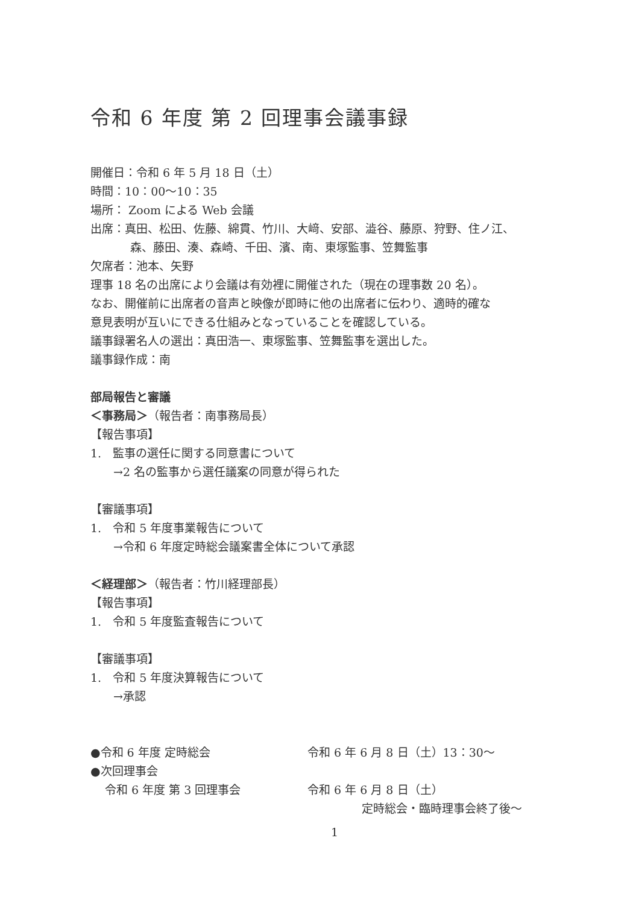令和 6 年度 第 2 回理事会議事録
開催日：令和 6 年 5 月 18 日（土）
時間：10：00〜10：35
場所： Zoom による Web 会議
出席：真田、松田、佐藤、綿貫、竹川、大﨑、安部、澁谷、藤原、狩野、住ノ江、
森、藤田、湊、森崎、千田、濱、南、東塚監事、笠舞監事
欠席者：池本、矢野
理事 18 名の出席により会議は有効裡に開催された（現在の理事数 20 名）。
なお、開催前に出席者の音声と映像が即時に他の出席者に伝わり、適時的確な
意見表明が互いにできる仕組みとなっていることを確認している。
議事録署名人の選出：真田浩一、東塚監事、笠舞監事を選出した。
議事録作成：南
部局報告と審議
＜事務局＞（報告者：南事務局長）
【報告事項】
1.　監事の選任に関する同意書について
→2 名の監事から選任議案の同意が得られた
【審議事項】
1.　令和 5 年度事業報告について
→令和 6 年度定時総会議案書全体について承認
＜経理部＞（報告者：竹川経理部長）
【報告事項】
1.　令和 5 年度監査報告について
【審議事項】
1.　令和 5 年度決算報告について
→承認
●令和 6 年度 定時総会 令和 6 年 6 月 8 日（土）13：30〜
●次回理事会
令和 6 年度 第 3 回理事会 令和 6 年 6 月 8 日（土）
定時総会・臨時理事会終了後〜
1